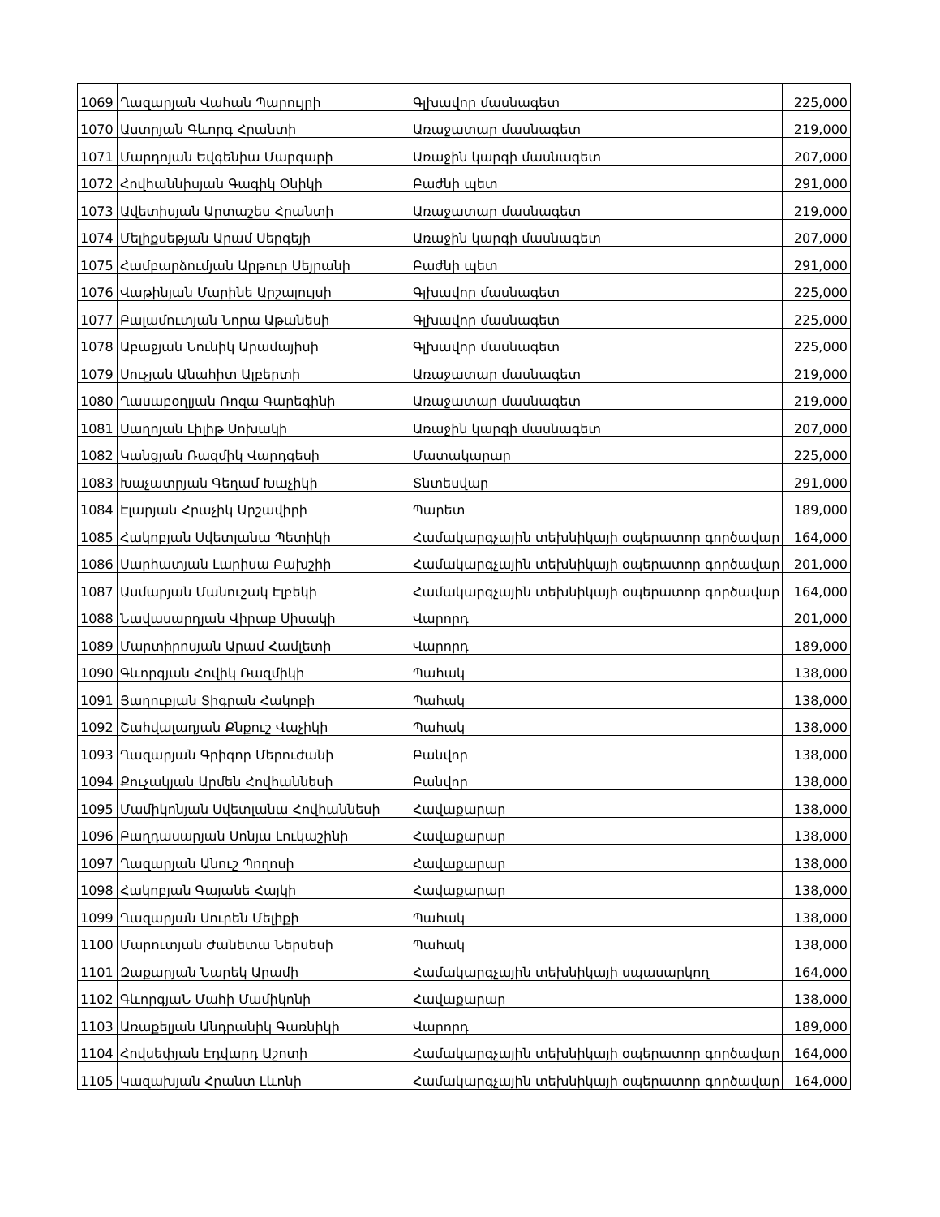| 1069 | Ղազարյան Վահան Պարույրի | Գլխավոր մասնագետ | 225,000 |
| 1070 | Աստրյան Գևորգ Հրանտի | Առաջատար մասնագետ | 219,000 |
| 1071 | Մարդոյան Եվգենիա Մարգարի | Առաջին կարգի մասնագետ | 207,000 |
| 1072 | Հովհաննիսյան Գագիկ Օնիկի | Բաժնի պետ | 291,000 |
| 1073 | Ավետիսյան Արտաշես Հրանտի | Առաջատար մասնագետ | 219,000 |
| 1074 | Մելիքսեթյան Արամ Սերգեյի | Առաջին կարգի մասնագետ | 207,000 |
| 1075 | Համբարձումյան Արթուր Սեյրանի | Բաժնի պետ | 291,000 |
| 1076 | Վաթինյան Մարինե Արշալույսի | Գլխավոր մասնագետ | 225,000 |
| 1077 | Բալամուտյան Նորա Աթանեսի | Գլխավոր մասնագետ | 225,000 |
| 1078 | Աբաջյան Նունիկ Արամայիսի | Գլխավոր մասնագետ | 225,000 |
| 1079 | Սուչյան Անահիտ Ալբերտի | Առաջատար մասնագետ | 219,000 |
| 1080 | Ղասաբօղլյան Ռոզա Գարեգինի | Առաջատար մասնագետ | 219,000 |
| 1081 | Սաղոյան Լիլիթ Սոխակի | Առաջին կարգի մասնագետ | 207,000 |
| 1082 | Կանցյան Ռազմիկ Վարդգեսի | Մատակարար | 225,000 |
| 1083 | Խաչատրյան Գեղամ Խաչիկի | Տնտեսվար | 291,000 |
| 1084 | Էլարյան Հրաչիկ Արշավիրի | Պարետ | 189,000 |
| 1085 | Հակոբյան Սվետլանա Պետիկի | Համակարգչային տեխնիկայի օպերատոր գործավար | 164,000 |
| 1086 | Սարհատյան Լարիսա Բախշիի | Համակարգչային տեխնիկայի օպերատոր գործավար | 201,000 |
| 1087 | Ասմարյան Մանուշակ Էլբեկի | Համակարգչային տեխնիկայի օպերատոր գործավար | 164,000 |
| 1088 | Նավասարդյան Վիրաբ Սիսակի | Վարորդ | 201,000 |
| 1089 | Մարտիրոսյան Արամ Համլետի | Վարորդ | 189,000 |
| 1090 | Գևորգյան Հովիկ Ռազմիկի | Պահակ | 138,000 |
| 1091 | Յաղուբյան Տիգրան Հակոբի | Պահակ | 138,000 |
| 1092 | Շահվալադյան Քնքուշ Վաչիկի | Պահակ | 138,000 |
| 1093 | Ղազարյան Գրիգոր Մերուժանի | Բանվոր | 138,000 |
| 1094 | Քուչակյան Արմեն Հովհաննեսի | Բանվոր | 138,000 |
| 1095 | Մամիկոնյան Սվետլանա Հովհաննեսի | Հավաքարար | 138,000 |
| 1096 | Բաղդասարյան Սոնյա Լուկաշինի | Հավաքարար | 138,000 |
| 1097 | Ղազարյան Անուշ Պողոսի | Հավաքարար | 138,000 |
| 1098 | Հակոբյան Գայանե Հայկի | Հավաքարար | 138,000 |
| 1099 | Ղազարյան Սուրեն Մելիքի | Պահակ | 138,000 |
| 1100 | Մարուտյան Ժանետա Ներսեսի | Պահակ | 138,000 |
| 1101 | Զաքարյան Նարեկ Արամի | Համակարգչային տեխնիկայի սպասարկող | 164,000 |
| 1102 | ԳևորգյաՆ Մահի Մամիկոնի | Հավաքարար | 138,000 |
| 1103 | Առաքելյան Անդրանիկ Գառնիկի | Վարորդ | 189,000 |
| 1104 | Հովսեփյան Էդվարդ Աշոտի | Համակարգչային տեխնիկայի օպերատոր գործավար | 164,000 |
| 1105 | Կազախյան Հրանտ Լևոնի | Համակարգչային տեխնիկայի օպերատոր գործավար | 164,000 |